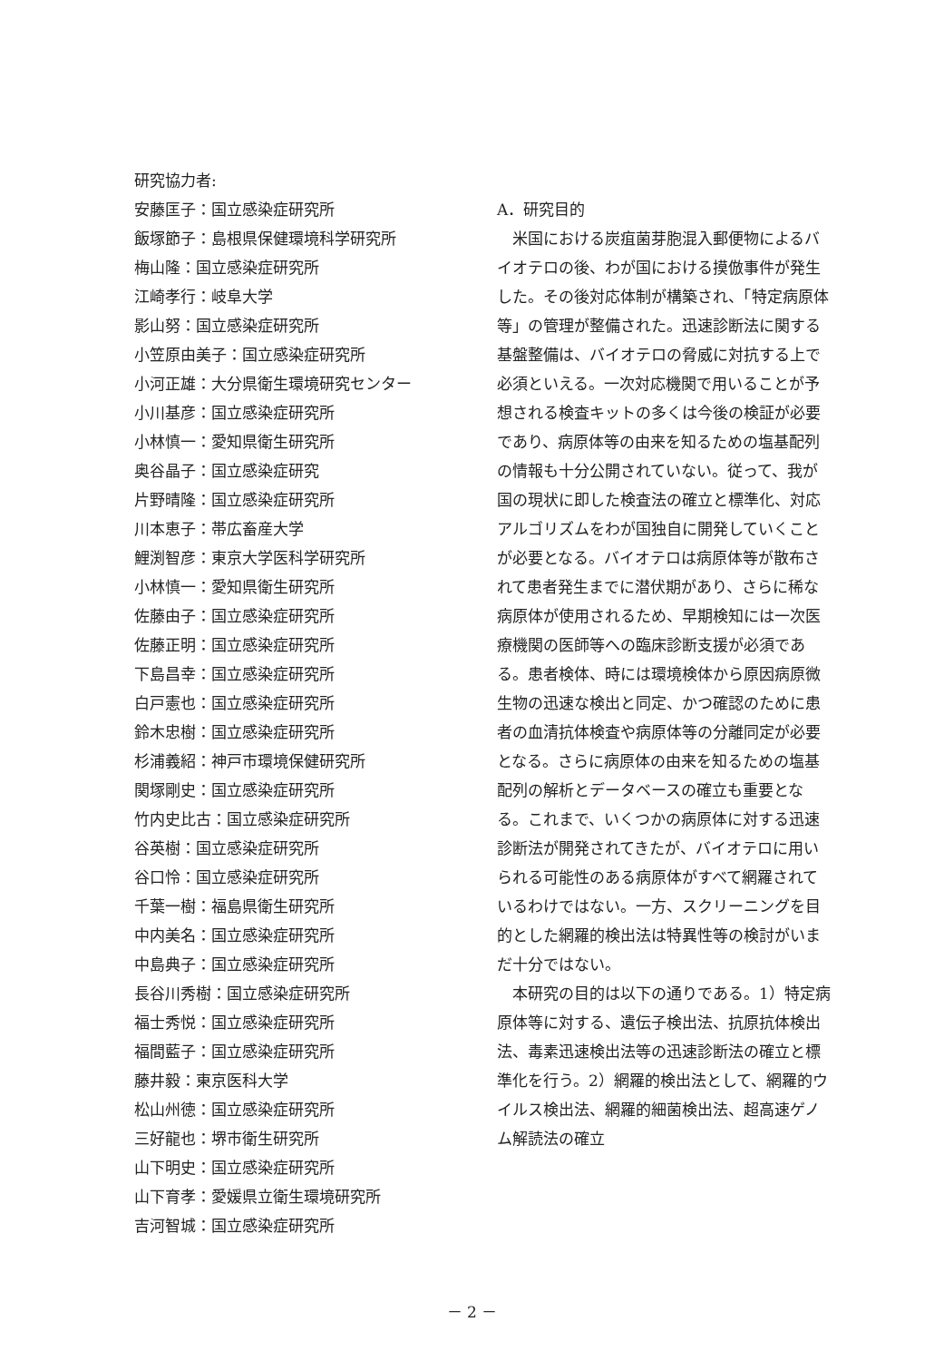研究協力者:
安藤匡子：国立感染症研究所
飯塚節子：島根県保健環境科学研究所
梅山隆：国立感染症研究所
江崎孝行：岐阜大学
影山努：国立感染症研究所
小笠原由美子：国立感染症研究所
小河正雄：大分県衛生環境研究センター
小川基彦：国立感染症研究所
小林慎一：愛知県衛生研究所
奥谷晶子：国立感染症研究
片野晴隆：国立感染症研究所
川本恵子：帯広畜産大学
鯉渕智彦：東京大学医科学研究所
小林慎一：愛知県衛生研究所
佐藤由子：国立感染症研究所
佐藤正明：国立感染症研究所
下島昌幸：国立感染症研究所
白戸憲也：国立感染症研究所
鈴木忠樹：国立感染症研究所
杉浦義紹：神戸市環境保健研究所
関塚剛史：国立感染症研究所
竹内史比古：国立感染症研究所
谷英樹：国立感染症研究所
谷口怜：国立感染症研究所
千葉一樹：福島県衛生研究所
中内美名：国立感染症研究所
中島典子：国立感染症研究所
長谷川秀樹：国立感染症研究所
福士秀悦：国立感染症研究所
福間藍子：国立感染症研究所
藤井毅：東京医科大学
松山州徳：国立感染症研究所
三好龍也：堺市衛生研究所
山下明史：国立感染症研究所
山下育孝：愛媛県立衛生環境研究所
吉河智城：国立感染症研究所
A．研究目的
米国における炭疽菌芽胞混入郵便物によるバイオテロの後、わが国における摸倣事件が発生した。その後対応体制が構築され、「特定病原体等」の管理が整備された。迅速診断法に関する基盤整備は、バイオテロの脅威に対抗する上で必須といえる。一次対応機関で用いることが予想される検査キットの多くは今後の検証が必要であり、病原体等の由来を知るための塩基配列の情報も十分公開されていない。従って、我が国の現状に即した検査法の確立と標準化、対応アルゴリズムをわが国独自に開発していくことが必要となる。バイオテロは病原体等が散布されて患者発生までに潜伏期があり、さらに稀な病原体が使用されるため、早期検知には一次医療機関の医師等への臨床診断支援が必須である。患者検体、時には環境検体から原因病原微生物の迅速な検出と同定、かつ確認のために患者の血清抗体検査や病原体等の分離同定が必要となる。さらに病原体の由来を知るための塩基配列の解析とデータベースの確立も重要となる。これまで、いくつかの病原体に対する迅速診断法が開発されてきたが、バイオテロに用いられる可能性のある病原体がすべて網羅されているわけではない。一方、スクリーニングを目的とした網羅的検出法は特異性等の検討がいまだ十分ではない。
本研究の目的は以下の通りである。1）特定病原体等に対する、遺伝子検出法、抗原抗体検出法、毒素迅速検出法等の迅速診断法の確立と標準化を行う。2）網羅的検出法として、網羅的ウイルス検出法、網羅的細菌検出法、超高速ゲノム解読法の確立
－ 2 －